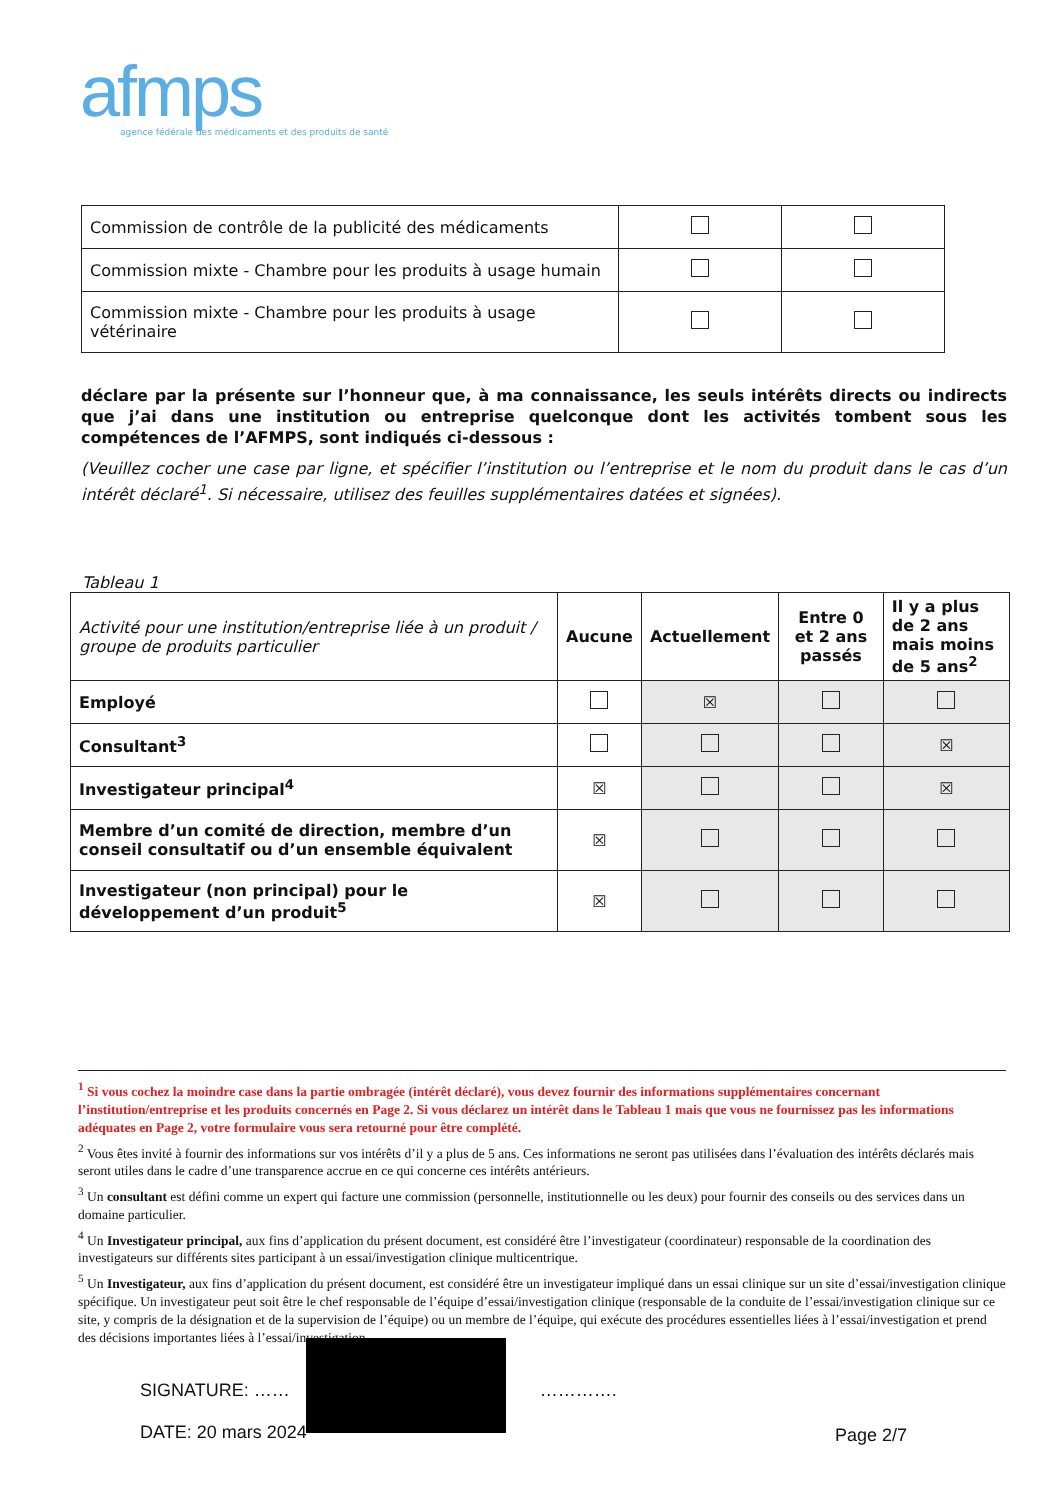afmps
agence fédérale des médicaments et des produits de santé
| Commission de contrôle de la publicité des médicaments | | |
| Commission mixte - Chambre pour les produits à usage humain | | |
| Commission mixte - Chambre pour les produits à usage vétérinaire | | |
déclare par la présente sur l’honneur que, à ma connaissance, les seuls intérêts directs ou indirects que j’ai dans une institution ou entreprise quelconque dont les activités tombent sous les compétences de l’AFMPS, sont indiqués ci-dessous :
(Veuillez cocher une case par ligne, et spécifier l’institution ou l’entreprise et le nom du produit dans le cas d’un intérêt déclaré<sup>1</sup>. Si nécessaire, utilisez des feuilles supplémentaires datées et signées).
Tableau 1
| Activité pour une institution/entreprise liée à un produit / groupe de produits particulier | Aucune | Actuellement | Entre 0 et 2 ans passés | Il y a plus de 2 ans mais moins de 5 ans<sup>2</sup> |
| --- | --- | --- | --- | --- |
| Employé | | ☒ | | |
| Consultant<sup>3</sup> | | | | ☒ |
| Investigateur principal<sup>4</sup> | ☒ | | | ☒ |
| Membre d’un comité de direction, membre d’un conseil consultatif ou d’un ensemble équivalent | ☒ | | | |
| Investigateur (non principal) pour le développement d’un produit<sup>5</sup> | ☒ | | | |
<sup>1</sup> Si vous cochez la moindre case dans la partie ombragée (intérêt déclaré), vous devez fournir des informations supplémentaires concernant l’institution/entreprise et les produits concernés en Page 2. Si vous déclarez un intérêt dans le Tableau 1 mais que vous ne fournissez pas les informations adéquates en Page 2, votre formulaire vous sera retourné pour être complété.
<sup>2</sup> Vous êtes invité à fournir des informations sur vos intérêts d’il y a plus de 5 ans. Ces informations ne seront pas utilisées dans l’évaluation des intérêts déclarés mais seront utiles dans le cadre d’une transparence accrue en ce qui concerne ces intérêts antérieurs.
<sup>3</sup> Un consultant est défini comme un expert qui facture une commission (personnelle, institutionnelle ou les deux) pour fournir des conseils ou des services dans un domaine particulier.
<sup>4</sup> Un Investigateur principal, aux fins d’application du présent document, est considéré être l’investigateur (coordinateur) responsable de la coordination des investigateurs sur différents sites participant à un essai/investigation clinique multicentrique.
<sup>5</sup> Un Investigateur, aux fins d’application du présent document, est considéré être un investigateur impliqué dans un essai clinique sur un site d’essai/investigation clinique spécifique. Un investigateur peut soit être le chef responsable de l’équipe d’essai/investigation clinique (responsable de la conduite de l’essai/investigation clinique sur ce site, y compris de la désignation et de la supervision de l’équipe) ou un membre de l’équipe, qui exécute des procédures essentielles liées à l’essai/investigation et prend des décisions importantes liées à l’essai/investigation.
SIGNATURE: …… ………….
DATE: 20 mars 2024
Page 2/7